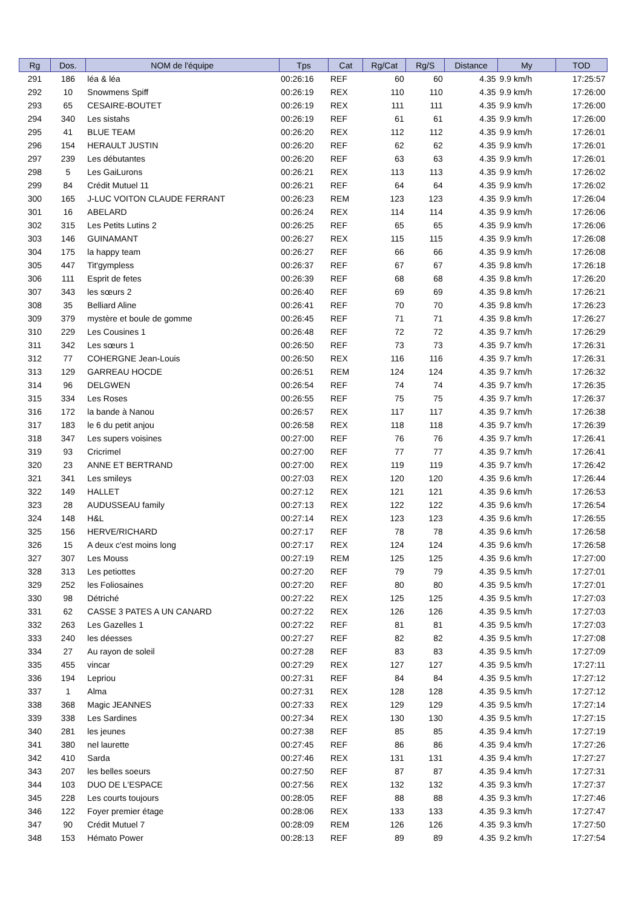| Rg | Dos. | NOM de l'équipe | Tps | Cat | Rg/Cat | Rg/S | Distance | My | TOD |
| --- | --- | --- | --- | --- | --- | --- | --- | --- | --- |
| 291 | 186 | léa & léa | 00:26:16 | REF | 60 | 60 | 4.35 | 9.9 km/h | 17:25:57 |
| 292 | 10 | Snowmens Spiff | 00:26:19 | REX | 110 | 110 | 4.35 | 9.9 km/h | 17:26:00 |
| 293 | 65 | CESAIRE-BOUTET | 00:26:19 | REX | 111 | 111 | 4.35 | 9.9 km/h | 17:26:00 |
| 294 | 340 | Les sistahs | 00:26:19 | REF | 61 | 61 | 4.35 | 9.9 km/h | 17:26:00 |
| 295 | 41 | BLUE TEAM | 00:26:20 | REX | 112 | 112 | 4.35 | 9.9 km/h | 17:26:01 |
| 296 | 154 | HERAULT JUSTIN | 00:26:20 | REF | 62 | 62 | 4.35 | 9.9 km/h | 17:26:01 |
| 297 | 239 | Les débutantes | 00:26:20 | REF | 63 | 63 | 4.35 | 9.9 km/h | 17:26:01 |
| 298 | 5 | Les GaiLurons | 00:26:21 | REX | 113 | 113 | 4.35 | 9.9 km/h | 17:26:02 |
| 299 | 84 | Crédit Mutuel 11 | 00:26:21 | REF | 64 | 64 | 4.35 | 9.9 km/h | 17:26:02 |
| 300 | 165 | J-LUC VOITON CLAUDE FERRANT | 00:26:23 | REM | 123 | 123 | 4.35 | 9.9 km/h | 17:26:04 |
| 301 | 16 | ABELARD | 00:26:24 | REX | 114 | 114 | 4.35 | 9.9 km/h | 17:26:06 |
| 302 | 315 | Les Petits Lutins 2 | 00:26:25 | REF | 65 | 65 | 4.35 | 9.9 km/h | 17:26:06 |
| 303 | 146 | GUINAMANT | 00:26:27 | REX | 115 | 115 | 4.35 | 9.9 km/h | 17:26:08 |
| 304 | 175 | la happy team | 00:26:27 | REF | 66 | 66 | 4.35 | 9.9 km/h | 17:26:08 |
| 305 | 447 | Tit'gympless | 00:26:37 | REF | 67 | 67 | 4.35 | 9.8 km/h | 17:26:18 |
| 306 | 111 | Esprit de fetes | 00:26:39 | REF | 68 | 68 | 4.35 | 9.8 km/h | 17:26:20 |
| 307 | 343 | les sœurs 2 | 00:26:40 | REF | 69 | 69 | 4.35 | 9.8 km/h | 17:26:21 |
| 308 | 35 | Belliard Aline | 00:26:41 | REF | 70 | 70 | 4.35 | 9.8 km/h | 17:26:23 |
| 309 | 379 | mystère et boule de gomme | 00:26:45 | REF | 71 | 71 | 4.35 | 9.8 km/h | 17:26:27 |
| 310 | 229 | Les Cousines 1 | 00:26:48 | REF | 72 | 72 | 4.35 | 9.7 km/h | 17:26:29 |
| 311 | 342 | Les sœurs 1 | 00:26:50 | REF | 73 | 73 | 4.35 | 9.7 km/h | 17:26:31 |
| 312 | 77 | COHERGNE Jean-Louis | 00:26:50 | REX | 116 | 116 | 4.35 | 9.7 km/h | 17:26:31 |
| 313 | 129 | GARREAU HOCDE | 00:26:51 | REM | 124 | 124 | 4.35 | 9.7 km/h | 17:26:32 |
| 314 | 96 | DELGWEN | 00:26:54 | REF | 74 | 74 | 4.35 | 9.7 km/h | 17:26:35 |
| 315 | 334 | Les Roses | 00:26:55 | REF | 75 | 75 | 4.35 | 9.7 km/h | 17:26:37 |
| 316 | 172 | la bande à Nanou | 00:26:57 | REX | 117 | 117 | 4.35 | 9.7 km/h | 17:26:38 |
| 317 | 183 | le 6 du petit anjou | 00:26:58 | REX | 118 | 118 | 4.35 | 9.7 km/h | 17:26:39 |
| 318 | 347 | Les supers voisines | 00:27:00 | REF | 76 | 76 | 4.35 | 9.7 km/h | 17:26:41 |
| 319 | 93 | Cricrimel | 00:27:00 | REF | 77 | 77 | 4.35 | 9.7 km/h | 17:26:41 |
| 320 | 23 | ANNE ET BERTRAND | 00:27:00 | REX | 119 | 119 | 4.35 | 9.7 km/h | 17:26:42 |
| 321 | 341 | Les smileys | 00:27:03 | REX | 120 | 120 | 4.35 | 9.6 km/h | 17:26:44 |
| 322 | 149 | HALLET | 00:27:12 | REX | 121 | 121 | 4.35 | 9.6 km/h | 17:26:53 |
| 323 | 28 | AUDUSSEAU family | 00:27:13 | REX | 122 | 122 | 4.35 | 9.6 km/h | 17:26:54 |
| 324 | 148 | H&L | 00:27:14 | REX | 123 | 123 | 4.35 | 9.6 km/h | 17:26:55 |
| 325 | 156 | HERVE/RICHARD | 00:27:17 | REF | 78 | 78 | 4.35 | 9.6 km/h | 17:26:58 |
| 326 | 15 | A deux c'est moins long | 00:27:17 | REX | 124 | 124 | 4.35 | 9.6 km/h | 17:26:58 |
| 327 | 307 | Les Mouss | 00:27:19 | REM | 125 | 125 | 4.35 | 9.6 km/h | 17:27:00 |
| 328 | 313 | Les petiottes | 00:27:20 | REF | 79 | 79 | 4.35 | 9.5 km/h | 17:27:01 |
| 329 | 252 | les Foliosaines | 00:27:20 | REF | 80 | 80 | 4.35 | 9.5 km/h | 17:27:01 |
| 330 | 98 | Détriché | 00:27:22 | REX | 125 | 125 | 4.35 | 9.5 km/h | 17:27:03 |
| 331 | 62 | CASSE 3 PATES A UN CANARD | 00:27:22 | REX | 126 | 126 | 4.35 | 9.5 km/h | 17:27:03 |
| 332 | 263 | Les Gazelles 1 | 00:27:22 | REF | 81 | 81 | 4.35 | 9.5 km/h | 17:27:03 |
| 333 | 240 | les déesses | 00:27:27 | REF | 82 | 82 | 4.35 | 9.5 km/h | 17:27:08 |
| 334 | 27 | Au rayon de soleil | 00:27:28 | REF | 83 | 83 | 4.35 | 9.5 km/h | 17:27:09 |
| 335 | 455 | vincar | 00:27:29 | REX | 127 | 127 | 4.35 | 9.5 km/h | 17:27:11 |
| 336 | 194 | Lepriou | 00:27:31 | REF | 84 | 84 | 4.35 | 9.5 km/h | 17:27:12 |
| 337 | 1 | Alma | 00:27:31 | REX | 128 | 128 | 4.35 | 9.5 km/h | 17:27:12 |
| 338 | 368 | Magic JEANNES | 00:27:33 | REX | 129 | 129 | 4.35 | 9.5 km/h | 17:27:14 |
| 339 | 338 | Les Sardines | 00:27:34 | REX | 130 | 130 | 4.35 | 9.5 km/h | 17:27:15 |
| 340 | 281 | les jeunes | 00:27:38 | REF | 85 | 85 | 4.35 | 9.4 km/h | 17:27:19 |
| 341 | 380 | nel laurette | 00:27:45 | REF | 86 | 86 | 4.35 | 9.4 km/h | 17:27:26 |
| 342 | 410 | Sarda | 00:27:46 | REX | 131 | 131 | 4.35 | 9.4 km/h | 17:27:27 |
| 343 | 207 | les belles soeurs | 00:27:50 | REF | 87 | 87 | 4.35 | 9.4 km/h | 17:27:31 |
| 344 | 103 | DUO DE L'ESPACE | 00:27:56 | REX | 132 | 132 | 4.35 | 9.3 km/h | 17:27:37 |
| 345 | 228 | Les courts toujours | 00:28:05 | REF | 88 | 88 | 4.35 | 9.3 km/h | 17:27:46 |
| 346 | 122 | Foyer premier étage | 00:28:06 | REX | 133 | 133 | 4.35 | 9.3 km/h | 17:27:47 |
| 347 | 90 | Crédit Mutuel 7 | 00:28:09 | REM | 126 | 126 | 4.35 | 9.3 km/h | 17:27:50 |
| 348 | 153 | Hémato Power | 00:28:13 | REF | 89 | 89 | 4.35 | 9.2 km/h | 17:27:54 |